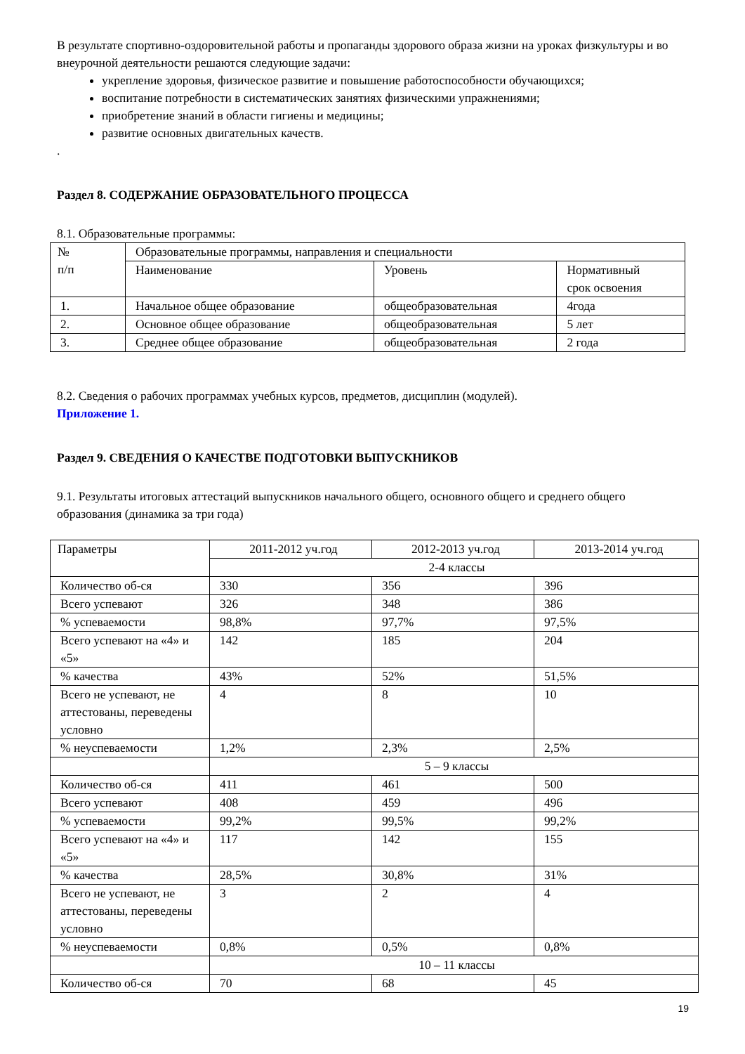В результате спортивно-оздоровительной работы и пропаганды здорового образа жизни на уроках физкультуры и во внеурочной деятельности решаются следующие задачи:
укрепление здоровья, физическое развитие и повышение работоспособности обучающихся;
воспитание потребности в систематических занятиях физическими упражнениями;
приобретение знаний в области гигиены и медицины;
развитие основных двигательных качеств.
.
Раздел 8. СОДЕРЖАНИЕ ОБРАЗОВАТЕЛЬНОГО ПРОЦЕССА
8.1. Образовательные программы:
| № п/п | Образовательные программы, направления и специальности | | |
| | Наименование | Уровень | Нормативный срок освоения |
| 1. | Начальное общее образование | общеобразовательная | 4года |
| 2. | Основное общее образование | общеобразовательная | 5 лет |
| 3. | Среднее общее образование | общеобразовательная | 2 года |
8.2. Сведения о рабочих программах учебных курсов, предметов, дисциплин (модулей).
Приложение 1.
Раздел 9. СВЕДЕНИЯ О КАЧЕСТВЕ ПОДГОТОВКИ ВЫПУСКНИКОВ
9.1. Результаты итоговых аттестаций выпускников начального общего, основного общего и среднего общего образования (динамика за три года)
| Параметры | 2011-2012 уч.год | 2012-2013 уч.год | 2013-2014 уч.год |
| | 2-4 классы | | |
| Количество об-ся | 330 | 356 | 396 |
| Всего успевают | 326 | 348 | 386 |
| % успеваемости | 98,8% | 97,7% | 97,5% |
| Всего успевают на «4» и «5» | 142 | 185 | 204 |
| % качества | 43% | 52% | 51,5% |
| Всего не успевают, не аттестованы, переведены условно | 4 | 8 | 10 |
| % неуспеваемости | 1,2% | 2,3% | 2,5% |
| | 5 – 9 классы | | |
| Количество об-ся | 411 | 461 | 500 |
| Всего успевают | 408 | 459 | 496 |
| % успеваемости | 99,2% | 99,5% | 99,2% |
| Всего успевают на «4» и «5» | 117 | 142 | 155 |
| % качества | 28,5% | 30,8% | 31% |
| Всего не успевают, не аттестованы, переведены условно | 3 | 2 | 4 |
| % неуспеваемости | 0,8% | 0,5% | 0,8% |
| | 10 – 11 классы | | |
| Количество об-ся | 70 | 68 | 45 |
19